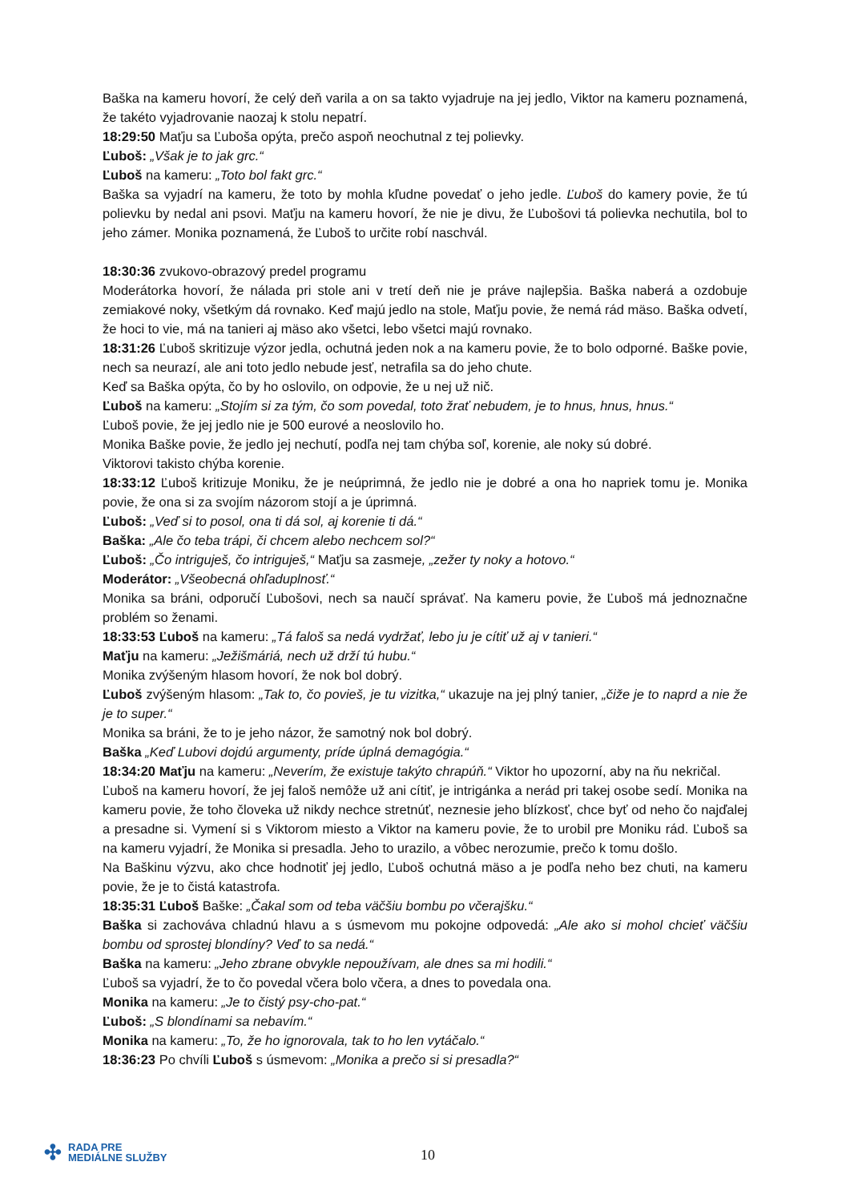Baška na kameru hovorí, že celý deň varila a on sa takto vyjadruje na jej jedlo, Viktor na kameru poznamená, že takéto vyjadrovanie naozaj k stolu nepatrí.
18:29:50 Maťju sa Ľuboša opýta, prečo aspoň neochutnal z tej polievky.
Ľuboš: „Však je to jak grc.“
Ľuboš na kameru: „Toto bol fakt grc.“
Baška sa vyjadrí na kameru, že toto by mohla kľudne povedať o jeho jedle. Ľuboš do kamery povie, že tú polievku by nedal ani psovi. Maťju na kameru hovorí, že nie je divu, že Ľubošovi tá polievka nechutila, bol to jeho zámer. Monika poznamená, že Ľuboš to určite robí naschvál.
18:30:36 zvukovo-obrazový predel programu
Moderátorka hovorí, že nálada pri stole ani v tretí deň nie je práve najlepšia. Baška naberá a ozdobuje zemiakové noky, všetkým dá rovnako. Keď majú jedlo na stole, Maťju povie, že nemá rád mäso. Baška odvetí, že hoci to vie, má na tanieri aj mäso ako všetci, lebo všetci majú rovnako.
18:31:26 Ľuboš skritizuje výzor jedla, ochutná jeden nok a na kameru povie, že to bolo odporné. Baške povie, nech sa neurazí, ale ani toto jedlo nebude jesť, netrafila sa do jeho chute.
Keď sa Baška opýta, čo by ho oslovilo, on odpovie, že u nej už nič.
Ľuboš na kameru: „Stojím si za tým, čo som povedal, toto žrať nebudem, je to hnus, hnus, hnus.“
Ľuboš povie, že jej jedlo nie je 500 eurové a neoslovilo ho.
Monika Baške povie, že jedlo jej nechutí, podľa nej tam chýba soľ, korenie, ale noky sú dobré.
Viktorovi takisto chýba korenie.
18:33:12 Ľuboš kritizuje Moniku, že je neúprimná, že jedlo nie je dobré a ona ho napriek tomu je. Monika povie, že ona si za svojím názorom stojí a je úprimná.
Ľuboš: „Veď si to posol, ona ti dá sol, aj korenie ti dá.“
Baška: „Ale čo teba trápi, či chcem alebo nechcem sol?“
Ľuboš: „Čo intriguješ, čo intriguješ,“ Maťju sa zasmeje, „zežer ty noky a hotovo.“
Moderátor: „Všeobecná ohľaduplnosť.“
Monika sa bráni, odporučí Ľubošovi, nech sa naučí správať. Na kameru povie, že Ľuboš má jednoznačne problém so ženami.
18:33:53 Ľuboš na kameru: „Tá faloš sa nedá vydržať, lebo ju je cítiť už aj v tanieri.“
Maťju na kameru: „Ježišmáriá, nech už drží tú hubu.“
Monika zvýšeným hlasom hovorí, že nok bol dobrý.
Ľuboš zvýšeným hlasom: „Tak to, čo povieš, je tu vizitka,“ ukazuje na jej plný tanier, „čiže je to naprd a nie že je to super.“
Monika sa bráni, že to je jeho názor, že samotný nok bol dobrý.
Baška „Keď Lubovi dojdú argumenty, príde úplná demagógia.“
18:34:20 Maťju na kameru: „Neverím, že existuje takýto chrapúň.“ Viktor ho upozorní, aby na ňu nekričal.
Ľuboš na kameru hovorí, že jej faloš nemôže už ani cítiť, je intrigánka a nerád pri takej osobe sedí. Monika na kameru povie, že toho človeka už nikdy nechce stretnúť, neznesie jeho blízkosť, chce byť od neho čo najďalej a presadne si. Vymení si s Viktorom miesto a Viktor na kameru povie, že to urobil pre Moniku rád. Ľuboš sa na kameru vyjadrí, že Monika si presadla. Jeho to urazilo, a vôbec nerozumie, prečo k tomu došlo.
Na Baškinu výzvu, ako chce hodnotiť jej jedlo, Ľuboš ochutná mäso a je podľa neho bez chuti, na kameru povie, že je to čistá katastrofa.
18:35:31 Ľuboš Baške: „Čakal som od teba väčšiu bombu po včerajšku.“
Baška si zachováva chladnú hlavu a s úsmevom mu pokojne odpovedá: „Ale ako si mohol chcieť väčšiu bombu od sprostej blondíny? Veď to sa nedá.“
Baška na kameru: „Jeho zbrane obvykle nepoužívam, ale dnes sa mi hodili.“
Ľuboš sa vyjadrí, že to čo povedal včera bolo včera, a dnes to povedala ona.
Monika na kameru: „Je to čistý psy-cho-pat.“
Ľuboš: „S blondínami sa nebavím.“
Monika na kameru: „To, že ho ignorovala, tak to ho len vytáčalo.“
18:36:23 Po chvíli Ľuboš s úsmevom: „Monika a prečo si si presadla?“
✣ RADA PRE
MEDIÁLNE SLUŽBY
10